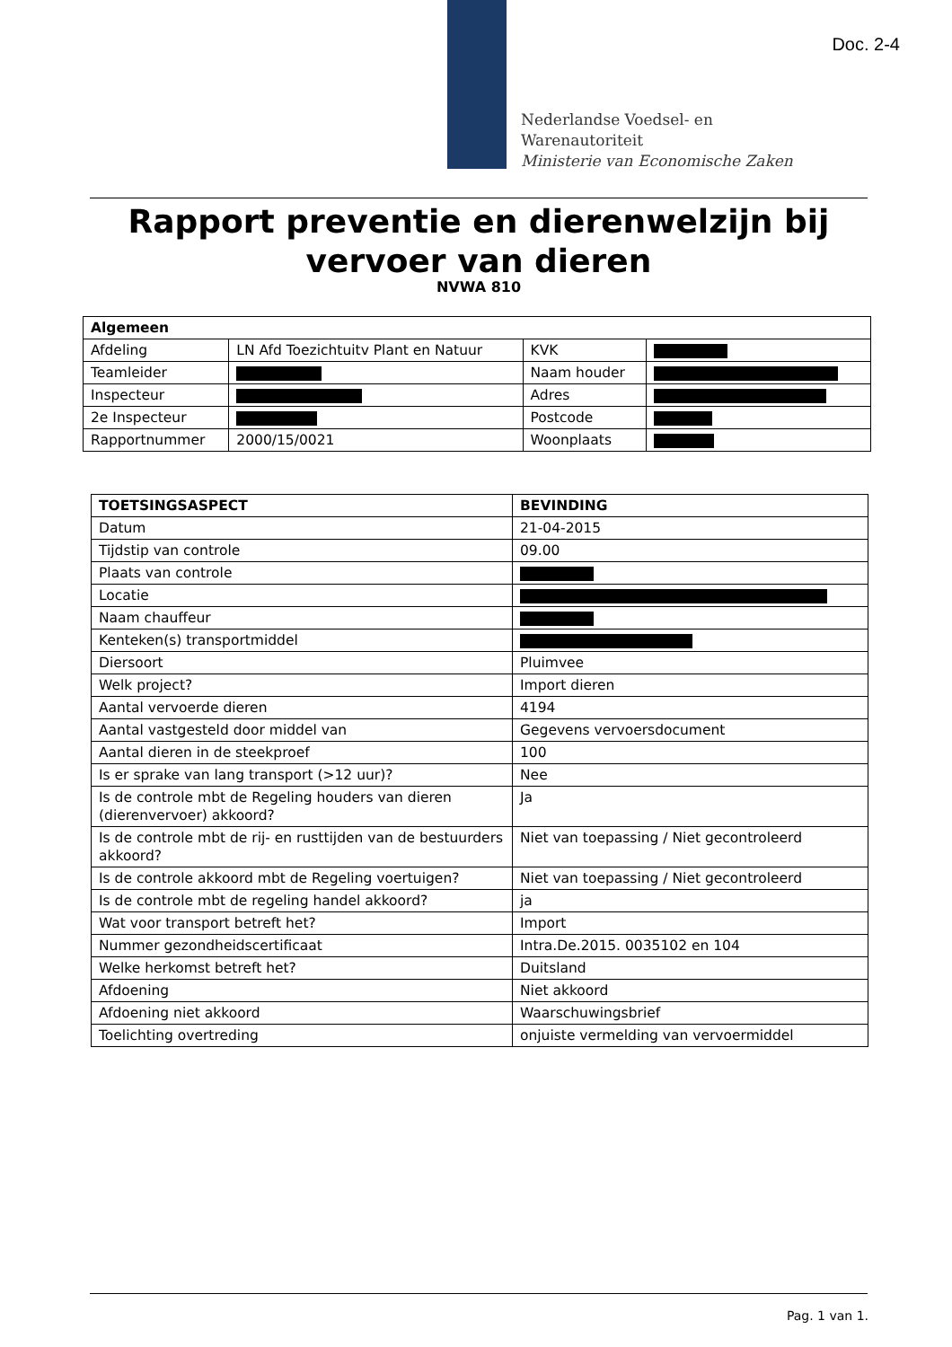Doc. 2-4
Nederlandse Voedsel- en
Warenautoriteit
Ministerie van Economische Zaken
Rapport preventie en dierenwelzijn bij vervoer van dieren
NVWA 810
| Algemeen | | | |
| --- | --- | --- | --- |
| Afdeling | LN Afd Toezichtuitv Plant en Natuur | KVK | |
| Teamleider | | Naam houder | |
| Inspecteur | | Adres | |
| 2e Inspecteur | | Postcode | |
| Rapportnummer | 2000/15/0021 | Woonplaats | |
| TOETSINGSASPECT | BEVINDING |
| --- | --- |
| Datum | 21-04-2015 |
| Tijdstip van controle | 09.00 |
| Plaats van controle | |
| Locatie | |
| Naam chauffeur | |
| Kenteken(s) transportmiddel | |
| Diersoort | Pluimvee |
| Welk project? | Import dieren |
| Aantal vervoerde dieren | 4194 |
| Aantal vastgesteld door middel van | Gegevens vervoersdocument |
| Aantal dieren in de steekproef | 100 |
| Is er sprake van lang transport (>12 uur)? | Nee |
| Is de controle mbt de Regeling houders van dieren (dierenvervoer) akkoord? | Ja |
| Is de controle mbt de rij- en rusttijden van de bestuurders akkoord? | Niet van toepassing / Niet gecontroleerd |
| Is de controle akkoord mbt de Regeling voertuigen? | Niet van toepassing / Niet gecontroleerd |
| Is de controle mbt de regeling handel akkoord? | ja |
| Wat voor transport betreft het? | Import |
| Nummer gezondheidscertificaat | Intra.De.2015. 0035102 en 104 |
| Welke herkomst betreft het? | Duitsland |
| Afdoening | Niet akkoord |
| Afdoening niet akkoord | Waarschuwingsbrief |
| Toelichting overtreding | onjuiste vermelding van vervoermiddel |
Pag. 1 van 1.